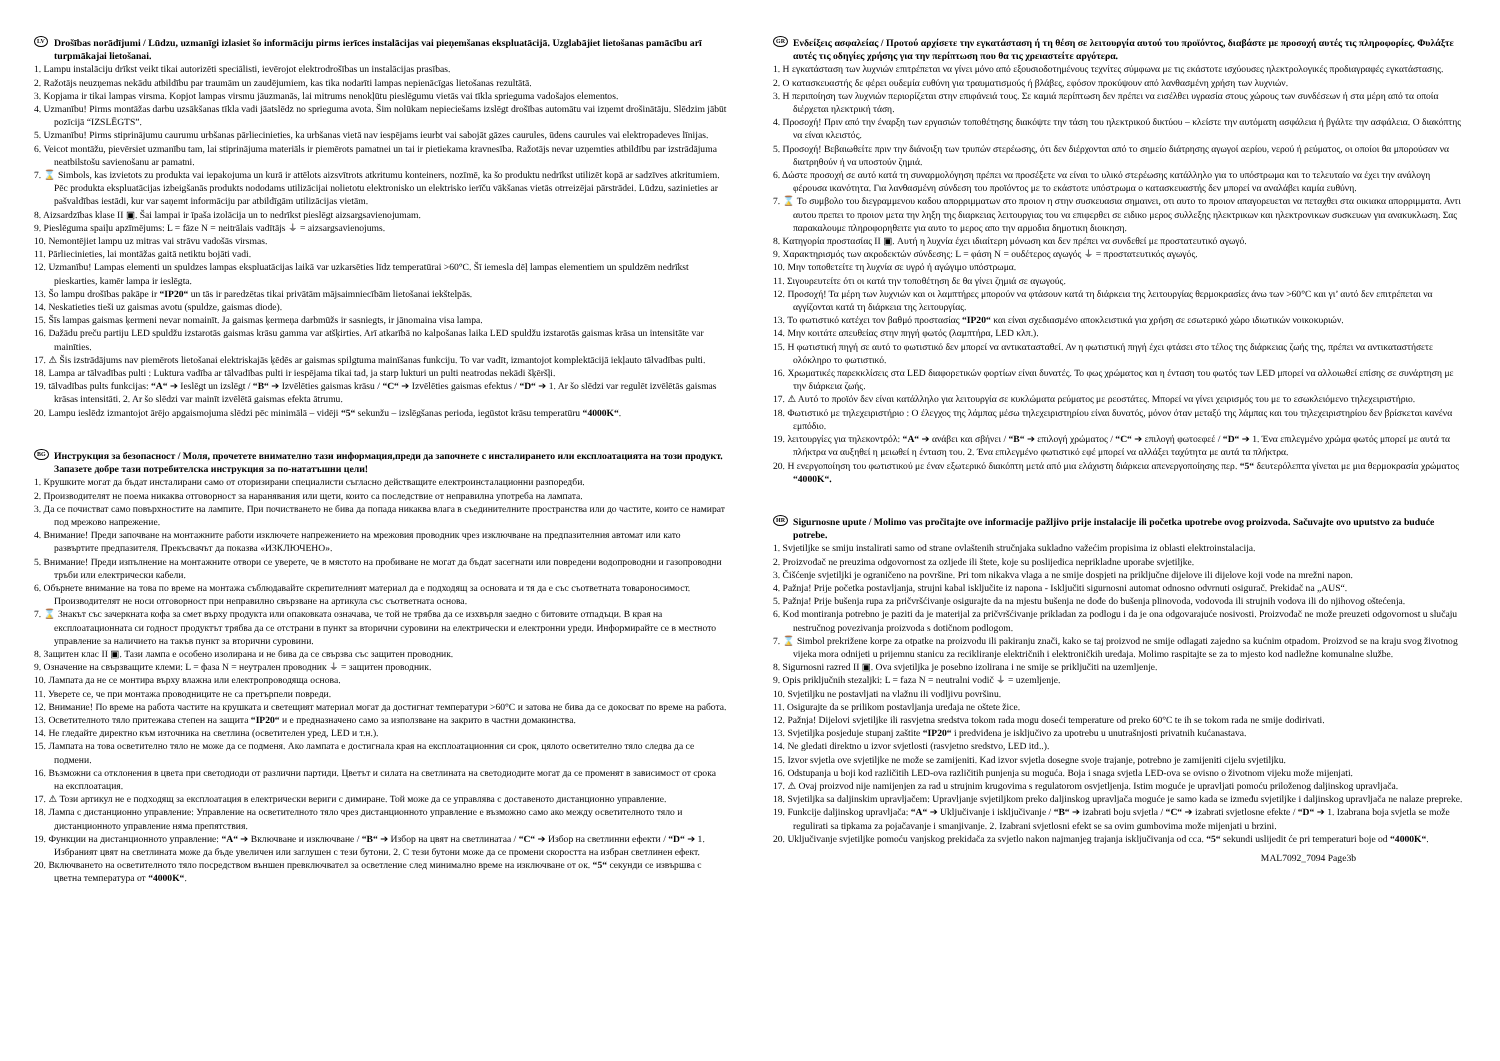LV Drošības norādījumi / Lūdzu, uzmanīgi izlasiet šo informāciju pirms ierīces instalācijas vai pieņemšanas ekspluatācijā. Uzglabājiet lietošanas pamācību arī turpmākajai lietošanai.
1. Lampu instalāciju drīkst veikt tikai autorizēti speciālisti, ievērojot elektrodrošības un instalācijas prasības.
2. Ražotājs neuzņemas nekādu atbildību par traumām un zaudējumiem, kas tika nodarīti lampas nepienācīgas lietošanas rezultātā.
3. Kopjama ir tikai lampas virsma. Kopjot lampas virsmu jāuzmanās, lai mitrums nenokļūtu pieslēgumu vietās vai tīkla sprieguma vadošajos elementos.
4. Uzmanību! Pirms montāžas darbu uzsākšanas tīkla vadi jāatslēdz no sprieguma avota. Šim nolūkam nepieciešams izslēgt drošības automātu vai izņemt drošinātāju. Slēdzim jābūt pozīcijā “IZSLĒGTS”.
5. Uzmanību! Pirms stiprinājumu caurumu urbšanas pārliecinieties, ka urbšanas vietā nav iespējams ieurbt vai sabojāt gāzes caurules, ūdens caurules vai elektropadeves līnijas.
6. Veicot montāžu, pievērsiet uzmanību tam, lai stiprinājuma materiāls ir piemērots pamatnei un tai ir pietiekama kravnesība. Ražotājs nevar uzņemties atbildību par izstrādājuma neatbilstošu savienošanu ar pamatni.
7. ⌛ Simbols, kas izvietots zu produkta vai iepakojuma un kurā ir attēlots aizsvītrots atkritumu konteiners, nozīmē, ka šo produktu nedrīkst utilizēt kopā ar sadzīves atkritumiem. Pēc produkta ekspluatācijas izbeigšanās produkts nododams utilizācijai nolietotu elektronisko un elektrisko ierīču vākšanas vietās otrreizējai pārstrādei. Lūdzu, sazinieties ar pašvaldības iestādi, kur var saņemt informāciju par atbildīgām utilizācijas vietām.
8. Aizsardzības klase II ▣. Šai lampai ir īpaša izolācija un to nedrīkst pieslēgt aizsargsavienojumam.
9. Pieslēguma spaiļu apzīmējums: L = fāze N = neitrālais vadītājs ⏚ = aizsargsavienojums.
10. Nemontējiet lampu uz mitras vai strāvu vadošās virsmas.
11. Pārliecinieties, lai montāžas gaitā netiktu bojāti vadi.
12. Uzmanību! Lampas elementi un spuldzes lampas ekspluatācijas laikā var uzkarsēties līdz temperatūrai >60°C. Šī iemesla dēļ lampas elementiem un spuldzēm nedrīkst pieskarties, kamēr lampa ir ieslēgta.
13. Šo lampu drošības pakāpe ir “IP20“ un tās ir paredzētas tikai privātām mājsaimniecībām lietošanai iekštelpās.
14. Neskatieties tieši uz gaismas avotu (spuldze, gaismas diode).
15. Šīs lampas gaismas ķermeni nevar nomainīt. Ja gaismas ķermeņa darbmūžs ir sasniegts, ir jānomaina visa lampa.
16. Dažādu preču partiju LED spuldžu izstarotās gaismas krāsu gamma var atšķirties. Arī atkarībā no kalpošanas laika LED spuldžu izstarotās gaismas krāsa un intensitāte var mainīties.
17. ⚠ Šis izstrādājums nav piemērots lietošanai elektriskajās ķēdēs ar gaismas spilgtuma mainīšanas funkciju. To var vadīt, izmantojot komplektācijā iekļauto tālvadības pulti.
18. Lampa ar tālvadības pulti : Luktura vadība ar tālvadības pulti ir iespējama tikai tad, ja starp lukturi un pulti neatrodas nekādi šķēršļi.
19. tālvadības pults funkcijas: “A“ ➔ Ieslēgt un izslēgt / “B“ ➔ Izvēlēties gaismas krāsu / “C“ ➔ Izvēlēties gaismas efektus / “D“ ➔ 1. Ar šo slēdzi var regulēt izvēlētās gaismas krāsas intensitāti. 2. Ar šo slēdzi var mainīt izvēlētā gaismas efekta ātrumu.
20. Lampu ieslēdz izmantojot ārējo apgaismojuma slēdzi pēc minimālā – vidēji “5“ sekunžu – izslēgšanas perioda, iegūstot krāsu temperatūru “4000K“.
BG Инструкция за безопасност / Моля, прочетете внимателно тази информация,преди да започнете с инсталирането или експлоатацията на този продукт. Запазете добре тази потребителска инструкция за по-нататъшни цели!
1. Крушките могат да бъдат инсталирани само от оторизирани специалисти съгласно действащите електроинсталационни разпоредби.
2. Производителят не поема никаква отговорност за наранявания или щети, които са последствие от неправилна употреба на лампата.
3. Да се почистват само повърхностите на лампите. При почистването не бива да попада никаква влага в съединителните пространства или до частите, които се намират под мрежово напрежение.
4. Внимание! Преди започване на монтажните работи изключете напрежението на мрежовия проводник чрез изключване на предпазителния автомат или като развъртите предпазителя. Прекъсвачът да показва «ИЗКЛЮЧЕНО».
5. Внимание! Преди изпълнение на монтажните отвори се уверете, че в мястото на пробиване не могат да бъдат засегнати или повредени водопроводни и газопроводни тръби или електрически кабели.
6. Обърнете внимание на това по време на монтажа съблюдавайте скрепителният материал да е подходящ за основата и тя да е със съответната товароносимост. Производителят не носи отговорност при неправилно свързване на артикула със съответната основа.
7. ⌛ Знакът със зачеркната кофа за смет върху продукта или опаковката означава, че той не трябва да се изхвърля заедно с битовите отпадъци. В края на експлоатационната си годност продуктът трябва да се отстрани в пункт за вторични суровини на електрически и електронни уреди. Информирайте се в местното управление за наличието на такъв пункт за вторични суровини.
8. Защитен клас II ▣. Тази лампа е особено изолирана и не бива да се свързва със защитен проводник.
9. Означение на свързващите клеми: L = фаза N = неутрален проводник ⏚ = защитен проводник.
10. Лампата да не се монтира върху влажна или електропроводяща основа.
11. Уверете се, че при монтажа проводниците не са претърпели повреди.
12. Внимание! По време на работа частите на крушката и светещият материал могат да достигнат температури >60°C и затова не бива да се докосват по време на работа.
13. Осветителното тяло притежава степен на защита “IP20“ и е предназначено само за използване на закрито в частни домакинства.
14. Не гледайте директно към източника на светлина (осветителен уред, LED и т.н.).
15. Лампата на това осветително тяло не може да се подменя. Ако лампата е достигнала края на експлоатационния си срок, цялото осветително тяло следва да се подмени.
16. Възможни са отклонения в цвета при светодиоди от различни партиди. Цветът и силата на светлината на светодиодите могат да се променят в зависимост от срока на експлоатация.
17. ⚠ Този артикул не е подходящ за експлоатация в електрически вериги с димиране. Той може да се управлява с доставеното дистанционно управление.
18. Лампа с дистанционно управление: Управление на осветителното тяло чрез дистанционното управление е възможно само ако между осветителното тяло и дистанционното управление няма препятствия.
19. Функции на дистанционното управление: “A“ ➔ Включване и изключване / “B“ ➔ Избор на цвят на светлинатаа / “C“ ➔ Избор на светлинни ефекти / “D“ ➔ 1. Избраният цвят на светлината може да бъде увеличен или заглушен с тези бутони. 2. С тези бутони може да се промени скоростта на избран светлинен ефект.
20. Включването на осветителното тяло посредством външен превключвател за осветление след минимално време на изключване от ок. “5“ секунди се извършва с цветна температура от “4000K“.
GR Ενδείξεις ασφαλείας / Προτού αρχίσετε την εγκατάσταση ή τη θέση σε λειτουργία αυτού του προϊόντος, διαβάστε με προσοχή αυτές τις πληροφορίες. Φυλάξτε αυτές τις οδηγίες χρήσης για την περίπτωση που θα τις χρειαστείτε αργότερα.
1. Η εγκατάσταση των λυχνιών επιτρέπεται να γίνει μόνο από εξουσιοδοτημένους τεχνίτες σύμφωνα με τις εκάστοτε ισχύουσες ηλεκτρολογικές προδιαγραφές εγκατάστασης.
2. Ο κατασκευαστής δε φέρει ουδεμία ευθύνη για τραυματισμούς ή βλάβες, εφόσον προκύψουν από λανθασμένη χρήση των λυχνιών.
3. Η περιποίηση των λυχνιών περιορίζεται στην επιφάνειά τους. Σε καμιά περίπτωση δεν πρέπει να εισέλθει υγρασία στους χώρους των συνδέσεων ή στα μέρη από τα οποία διέρχεται ηλεκτρική τάση.
4. Προσοχή! Πριν από την έναρξη των εργασιών τοποθέτησης διακόψτε την τάση του ηλεκτρικού δικτύου – κλείστε την αυτόματη ασφάλεια ή βγάλτε την ασφάλεια. Ο διακόπτης να είναι κλειστός.
5. Προσοχή! Βεβαιωθείτε πριν την διάνοιξη των τρυπών στερέωσης, ότι δεν διέρχονται από το σημείο διάτρησης αγωγοί αερίου, νερού ή ρεύματος, οι οποίοι θα μπορούσαν να διατρηθούν ή να υποστούν ζημιά.
6. Δώστε προσοχή σε αυτό κατά τη συναρμολόγηση πρέπει να προσέξετε να είναι το υλικό στερέωσης κατάλληλο για το υπόστρωμα και το τελευταίο να έχει την ανάλογη φέρουσα ικανότητα. Για λανθασμένη σύνδεση του προϊόντος με το εκάστοτε υπόστρωμα ο κατασκευαστής δεν μπορεί να αναλάβει καμία ευθύνη.
7. ⌛ Το συμβολο του διεγραμμενου καδου απορριμματων στο προιον η στην συσκευασια σημαινει, οτι αυτο το προιον απαγορευεται να πεταχθει στα οικιακα απορριμματα. Αντι αυτου πρεπει το προιον μετα την ληξη της διαρκειας λειτουργιας του να επιφερθει σε ειδικο μερος συλλεξης ηλεκτρικων και ηλεκτρονικων συσκευων για ανακυκλωση. Σας παρακαλουμε πληροφορηθειτε για αυτο το μερος απο την αρμοδια δημοτικη διοικηση.
8. Κατηγορία προστασίας II ▣. Αυτή η λυχνία έχει ιδιαίτερη μόνωση και δεν πρέπει να συνδεθεί με προστατευτικό αγωγό.
9. Χαρακτηρισμός των ακροδεκτών σύνδεσης: L = φάση N = ουδέτερος αγωγός ⏚ = προστατευτικός αγωγός.
10. Μην τοποθετείτε τη λυχνία σε υγρό ή αγώγιμο υπόστρωμα.
11. Σιγουρευτείτε ότι οι κατά την τοποθέτηση δε θα γίνει ζημιά σε αγωγούς.
12. Προσοχή! Τα μέρη των λυχνιών και οι λαμπτήρες μπορούν να φτάσουν κατά τη διάρκεια της λειτουργίας θερμοκρασίες άνω των >60°C και γι’ αυτό δεν επιτρέπεται να αγγίζονται κατά τη διάρκεια της λειτουργίας.
13. Το φωτιστικό κατέχει τον βαθμό προστασίας “IP20“ και είναι σχεδιασμένο αποκλειστικά για χρήση σε εσωτερικό χώρο ιδιωτικών νοικοκυριών.
14. Μην κοιτάτε απευθείας στην πηγή φωτός (λαμπτήρα, LED κλπ.).
15. Η φωτιστική πηγή σε αυτό το φωτιστικό δεν μπορεί να αντικατασταθεί. Αν η φωτιστική πηγή έχει φτάσει στο τέλος της διάρκειας ζωής της, πρέπει να αντικαταστήσετε ολόκληρο το φωτιστικό.
16. Χρωματικές παρεκκλίσεις στα LED διαφορετικών φορτίων είναι δυνατές. Το φως χρώματος και η ένταση του φωτός των LED μπορεί να αλλοιωθεί επίσης σε συνάρτηση με την διάρκεια ζωής.
17. ⚠ Αυτό το προϊόν δεν είναι κατάλληλο για λειτουργία σε κυκλώματα ρεύματος με ρεοστάτες. Μπορεί να γίνει χειρισμός του με το εσωκλειόμενο τηλεχειριστήριο.
18. Φωτιστικό με τηλεχειριστήριο : Ο έλεγχος της λάμπας μέσω τηλεχειριστηρίου είναι δυνατός, μόνον όταν μεταξύ της λάμπας και του τηλεχειριστηρίου δεν βρίσκεται κανένα εμπόδιο.
19. λειτουργίες για τηλεκοντρόλ: “A“ ➔ ανάβει και σβήνει / “B“ ➔ επιλογή χρώματος / “C“ ➔ επιλογή φωτοεφεέ / “D“ ➔ 1. Ένα επιλεγμένο χρώμα φωτός μπορεί με αυτά τα πλήκτρα να αυξηθεί η μειωθεί η ένταση του. 2. Ένα επιλεγμένο φωτιστικό εφέ μπορεί να αλλάξει ταχύτητα με αυτά τα πλήκτρα.
20. Η ενεργοποίηση του φωτιστικού με έναν εξωτερικό διακόπτη μετά από μια ελάχιστη διάρκεια απενεργοποίησης περ. “5“ δευτερόλεπτα γίνεται με μια θερμοκρασία χρώματος “4000K“.
HR Sigurnosne upute / Molimo vas pročitajte ove informacije pažljivo prije instalacije ili početka upotrebe ovog proizvoda. Sačuvajte ovo uputstvo za buduće potrebe.
1. Svjetiljke se smiju instalirati samo od strane ovlaštenih stručnjaka sukladno važećim propisima iz oblasti elektroinstalacija.
2. Proizvođač ne preuzima odgovornost za ozljede ili štete, koje su poslijedica neprikladne uporabe svjetiljke.
3. Čišćenje svjetiljki je ograničeno na površine. Pri tom nikakva vlaga a ne smije dospjeti na priključne dijelove ili dijelove koji vode na mrežni napon.
4. Pažnja! Prije početka postavljanja, strujni kabal isključite iz napona - Isključiti sigurnosni automat odnosno odvrnuti osigurač. Prekidač na „AUS“.
5. Pažnja! Prije bušenja rupa za pričvršćivanje osigurajte da na mjestu bušenja ne dođe do bušenja plinovoda, vodovoda ili strujnih vodova ili do njihovog oštećenja.
6. Kod montiranja potrebno je paziti da je materijal za pričvršćivanje prikladan za podlogu i da je ona odgovarajuće nosivosti. Proizvođač ne može preuzeti odgovornost u slučaju nestručnog povezivanja proizvoda s dotičnom podlogom.
7. ⌛ Simbol prekrižene korpe za otpatke na proizvodu ili pakiranju znači, kako se taj proizvod ne smije odlagati zajedno sa kućnim otpadom. Proizvod se na kraju svog životnog vijeka mora odnijeti u prijemnu stanicu za recikliranje električnih i elektroničkih uređaja. Molimo raspitajte se za to mjesto kod nadležne komunalne službe.
8. Sigurnosni razred II ▣. Ova svjetiljka je posebno izolirana i ne smije se priključiti na uzemljenje.
9. Opis priključnih stezaljki: L = faza N = neutralni vodič ⏚ = uzemljenje.
10. Svjetiljku ne postavljati na vlažnu ili vodljivu površinu.
11. Osigurajte da se prilikom postavljanja uređaja ne oštete žice.
12. Pažnja! Dijelovi svjetiljke ili rasvjetna sredstva tokom rada mogu doseći temperature od preko 60°C te ih se tokom rada ne smije dodirivati.
13. Svjetiljka posjeduje stupanj zaštite “IP20“ i predviđena je isključivo za upotrebu u unutrašnjosti privatnih kućanastava.
14. Ne gledati direktno u izvor svjetlosti (rasvjetno sredstvo, LED itd..).
15. Izvor svjetla ove svjetiljke ne može se zamijeniti. Kad izvor svjetla dosegne svoje trajanje, potrebno je zamijeniti cijelu svjetiljku.
16. Odstupanja u boji kod različitih LED-ova različitih punjenja su moguća. Boja i snaga svjetla LED-ova se ovisno o životnom vijeku može mijenjati.
17. ⚠ Ovaj proizvod nije namijenjen za rad u strujnim krugovima s regulatorom osvjetljenja. Istim moguće je upravljati pomoću priloženog daljinskog upravljača.
18. Svjetiljka sa daljinskim upravljačem: Upravljanje svjetiljkom preko daljinskog upravljača moguće je samo kada se između svjetiljke i daljinskog upravljača ne nalaze prepreke.
19. Funkcije daljinskog upravljača: “A“ ➔ Uključivanje i isključivanje / “B“ ➔ izabrati boju svjetla / “C“ ➔ izabrati svjetlosne efekte / “D“ ➔ 1. Izabrana boja svjetla se može regulirati sa tipkama za pojačavanje i smanjivanje. 2. Izabrani svjetlosni efekt se sa ovim gumbovima može mijenjati u brzini.
20. Uključivanje svjetiljke pomoću vanjskog prekidača za svjetlo nakon najmanjeg trajanja isključivanja od cca. “5“ sekundi uslijedit će pri temperaturi boje od “4000K“.
MAL7092_7094 Page3b